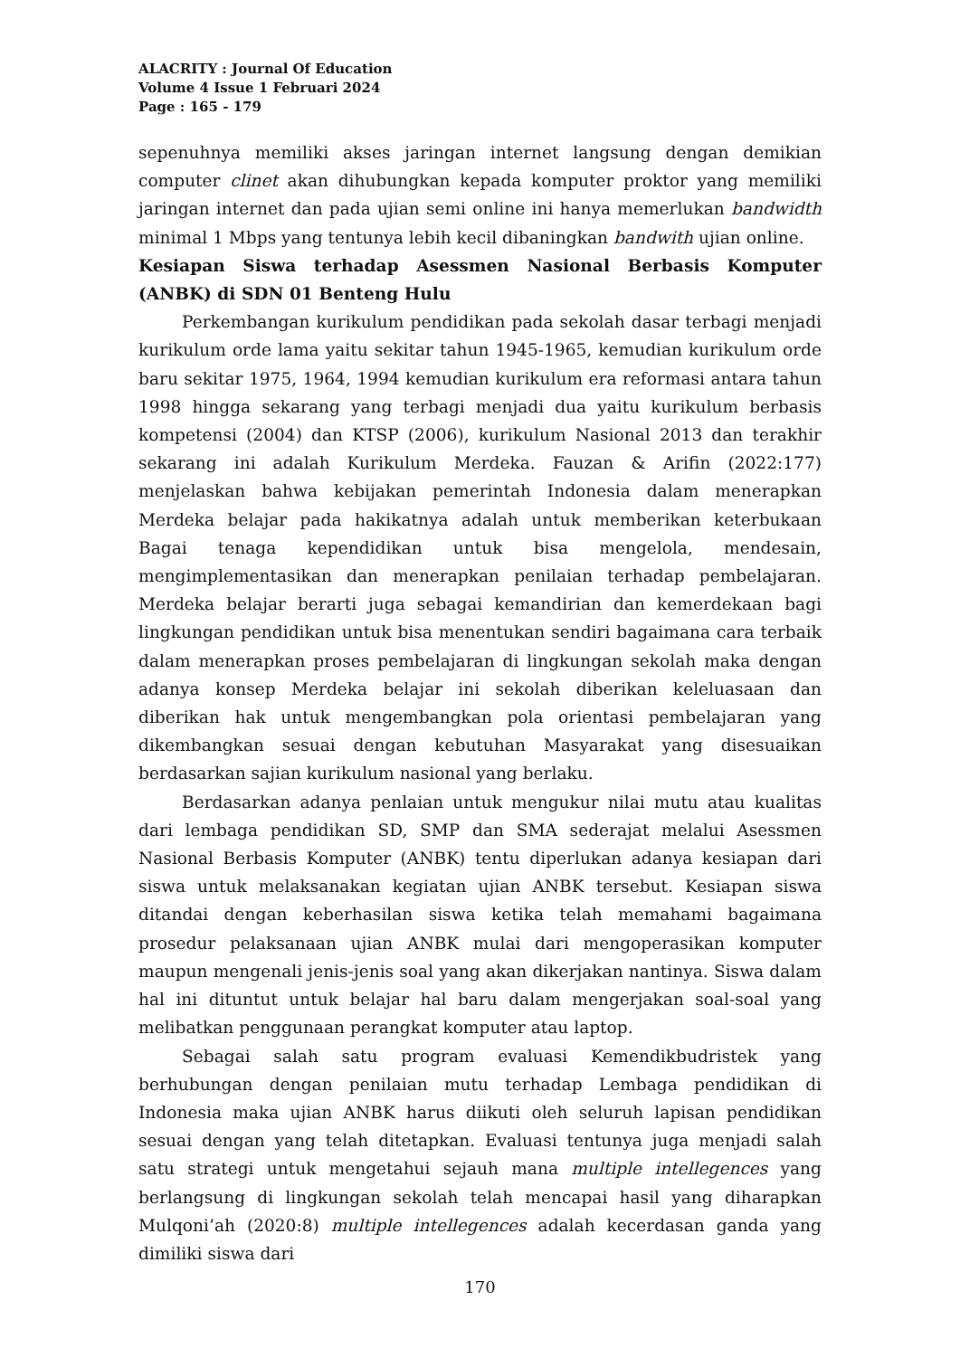ALACRITY : Journal Of Education
Volume 4 Issue 1 Februari 2024
Page : 165 - 179
sepenuhnya memiliki akses jaringan internet langsung dengan demikian computer clinet akan dihubungkan kepada komputer proktor yang memiliki jaringan internet dan pada ujian semi online ini hanya memerlukan bandwidth minimal 1 Mbps yang tentunya lebih kecil dibaningkan bandwith ujian online.
Kesiapan Siswa terhadap Asessmen Nasional Berbasis Komputer (ANBK) di SDN 01 Benteng Hulu
Perkembangan kurikulum pendidikan pada sekolah dasar terbagi menjadi kurikulum orde lama yaitu sekitar tahun 1945-1965, kemudian kurikulum orde baru sekitar 1975, 1964, 1994 kemudian kurikulum era reformasi antara tahun 1998 hingga sekarang yang terbagi menjadi dua yaitu kurikulum berbasis kompetensi (2004) dan KTSP (2006), kurikulum Nasional 2013 dan terakhir sekarang ini adalah Kurikulum Merdeka. Fauzan & Arifin (2022:177) menjelaskan bahwa kebijakan pemerintah Indonesia dalam menerapkan Merdeka belajar pada hakikatnya adalah untuk memberikan keterbukaan Bagai tenaga kependidikan untuk bisa mengelola, mendesain, mengimplementasikan dan menerapkan penilaian terhadap pembelajaran. Merdeka belajar berarti juga sebagai kemandirian dan kemerdekaan bagi lingkungan pendidikan untuk bisa menentukan sendiri bagaimana cara terbaik dalam menerapkan proses pembelajaran di lingkungan sekolah maka dengan adanya konsep Merdeka belajar ini sekolah diberikan keleluasaan dan diberikan hak untuk mengembangkan pola orientasi pembelajaran yang dikembangkan sesuai dengan kebutuhan Masyarakat yang disesuaikan berdasarkan sajian kurikulum nasional yang berlaku.
Berdasarkan adanya penlaian untuk mengukur nilai mutu atau kualitas dari lembaga pendidikan SD, SMP dan SMA sederajat melalui Asessmen Nasional Berbasis Komputer (ANBK) tentu diperlukan adanya kesiapan dari siswa untuk melaksanakan kegiatan ujian ANBK tersebut. Kesiapan siswa ditandai dengan keberhasilan siswa ketika telah memahami bagaimana prosedur pelaksanaan ujian ANBK mulai dari mengoperasikan komputer maupun mengenali jenis-jenis soal yang akan dikerjakan nantinya. Siswa dalam hal ini dituntut untuk belajar hal baru dalam mengerjakan soal-soal yang melibatkan penggunaan perangkat komputer atau laptop.
Sebagai salah satu program evaluasi Kemendikbudristek yang berhubungan dengan penilaian mutu terhadap Lembaga pendidikan di Indonesia maka ujian ANBK harus diikuti oleh seluruh lapisan pendidikan sesuai dengan yang telah ditetapkan. Evaluasi tentunya juga menjadi salah satu strategi untuk mengetahui sejauh mana multiple intellegences yang berlangsung di lingkungan sekolah telah mencapai hasil yang diharapkan Mulqoni’ah (2020:8) multiple intellegences adalah kecerdasan ganda yang dimiliki siswa dari
170